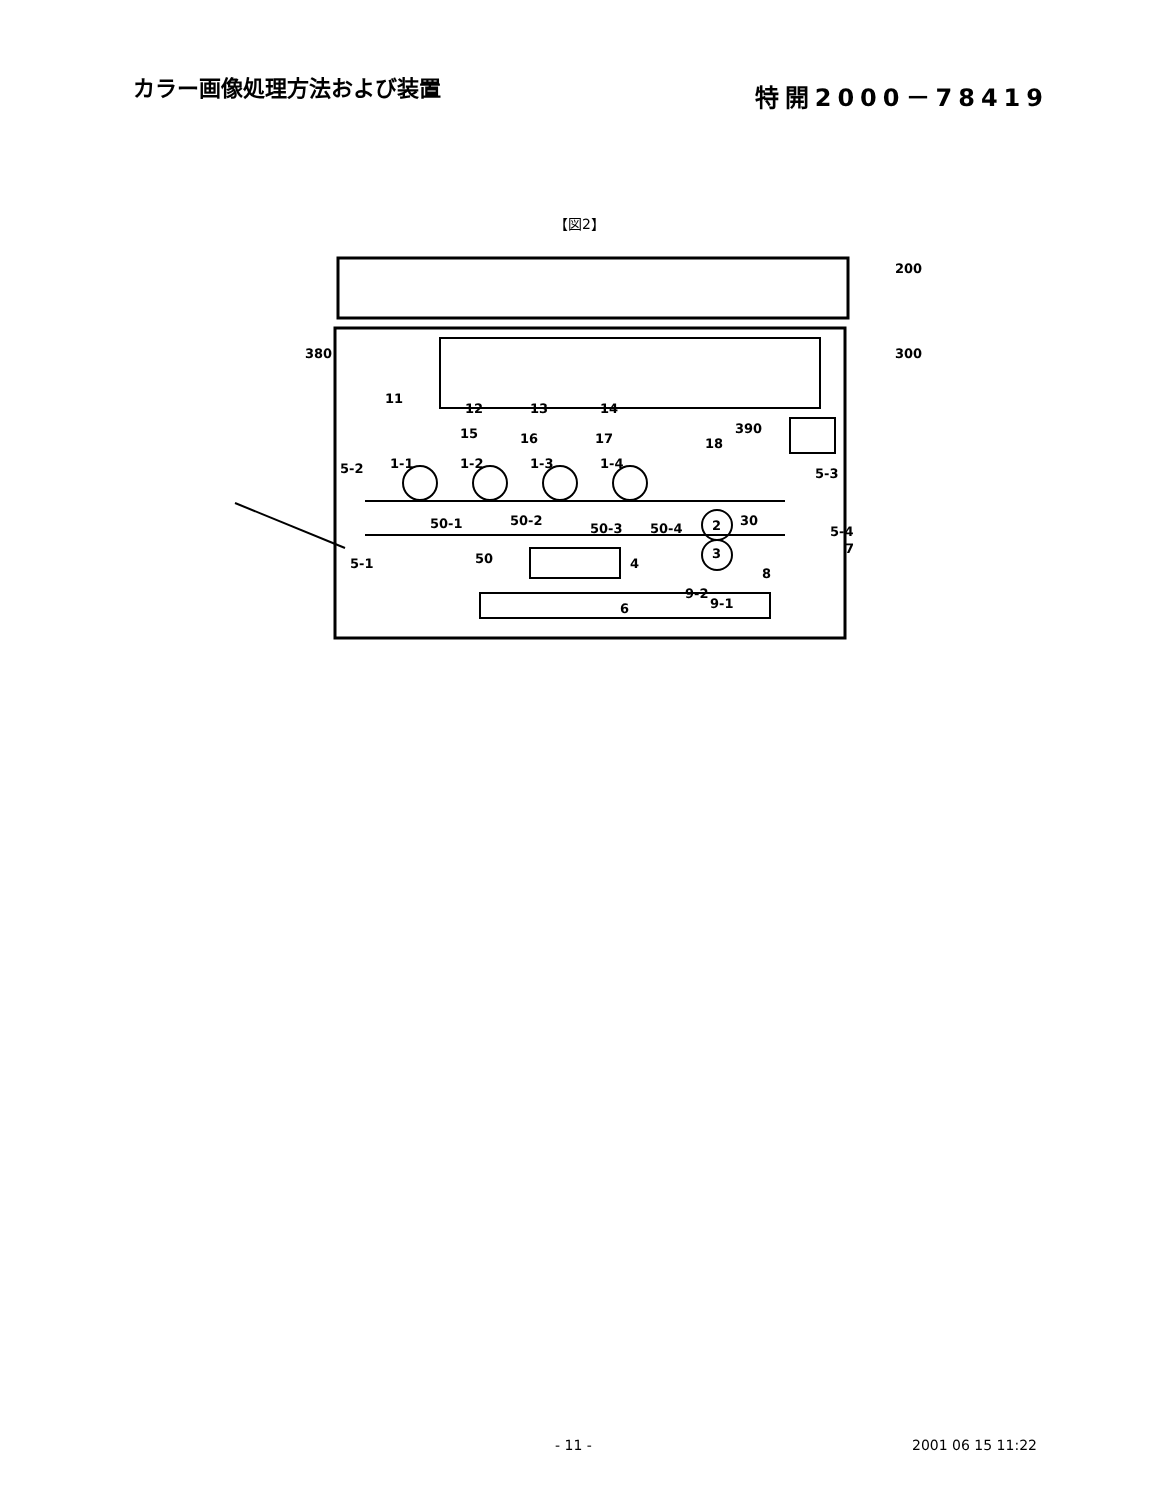カラー画像処理方法および装置
特開2000－78419
【図2】
200
300
380
390
1-1
1-2
1-3
1-4
11
12
13
14
15
16
17
18
5-2
5-1
5-3
5-4
50-1
50-2
50-3
50-4
50
4
2
3
30
7
8
9-2
9-1
6
- 11 - 2001 06 15 11:22